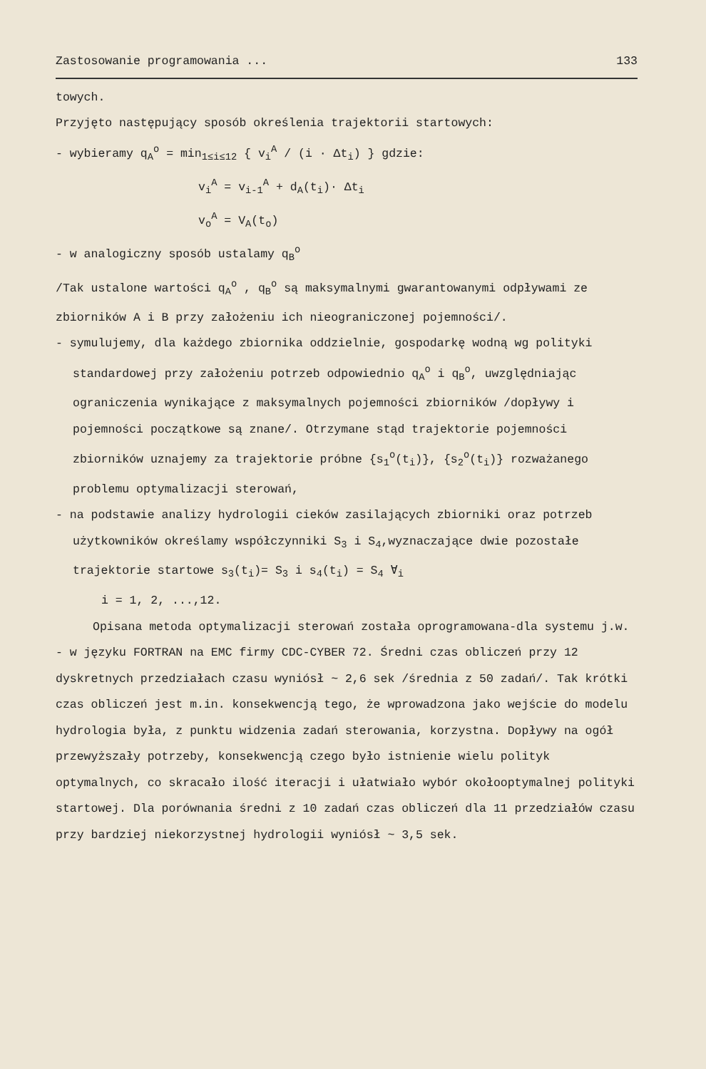Zastosowanie programowania ... 133
towych.
Przyjęto następujący sposób określenia trajektorii startowych:
- wybieramy q<sub>A</sub><sup>o</sup> = min<sub>1≤i≤12</sub> { v<sub>i</sub><sup>A</sup> / (i · Δt<sub>i</sub>) } gdzie:
v<sub>i</sub><sup>A</sup> = v<sub>i-1</sub><sup>A</sup> + d<sub>A</sub>(t<sub>i</sub>)· Δt<sub>i</sub>
v<sub>o</sub><sup>A</sup> = V<sub>A</sub>(t<sub>o</sub>)
- w analogiczny sposób ustalamy q<sub>B</sub><sup>o</sup>
/Tak ustalone wartości q<sub>A</sub><sup>o</sup> , q<sub>B</sub><sup>o</sup> są maksymalnymi gwarantowanymi odpływami ze zbiorników A i B przy założeniu ich nieograniczonej pojemności/.
- symulujemy, dla każdego zbiornika oddzielnie, gospodarkę wodną wg polityki standardowej przy założeniu potrzeb odpowiednio q<sub>A</sub><sup>o</sup> i q<sub>B</sub><sup>o</sup>, uwzględniając ograniczenia wynikające z maksymalnych pojemności zbiorników /dopływy i pojemności początkowe są znane/. Otrzymane stąd trajektorie pojemności zbiorników uznajemy za trajektorie próbne {s<sub>1</sub><sup>o</sup>(t<sub>i</sub>)}, {s<sub>2</sub><sup>o</sup>(t<sub>i</sub>)} rozważanego problemu optymalizacji sterowań,
- na podstawie analizy hydrologii cieków zasilających zbiorniki oraz potrzeb użytkowników określamy współczynniki S<sub>3</sub> i S<sub>4</sub>,wyznaczające dwie pozostałe trajektorie startowe s<sub>3</sub>(t<sub>i</sub>)= S<sub>3</sub> i s<sub>4</sub>(t<sub>i</sub>) = S<sub>4</sub> ∀<sub>i</sub>
i = 1, 2, ...,12.
Opisana metoda optymalizacji sterowań została oprogramowana-dla systemu j.w. - w języku FORTRAN na EMC firmy CDC-CYBER 72. Średni czas obliczeń przy 12 dyskretnych przedziałach czasu wyniósł ~ 2,6 sek /średnia z 50 zadań/. Tak krótki czas obliczeń jest m.in. konsekwencją tego, że wprowadzona jako wejście do modelu hydrologia była, z punktu widzenia zadań sterowania, korzystna. Dopływy na ogół przewyższały potrzeby, konsekwencją czego było istnienie wielu polityk optymalnych, co skracało ilość iteracji i ułatwiało wybór okołooptymalnej polityki startowej. Dla porównania średni z 10 zadań czas obliczeń dla 11 przedziałów czasu przy bardziej niekorzystnej hydrologii wyniósł ~ 3,5 sek.